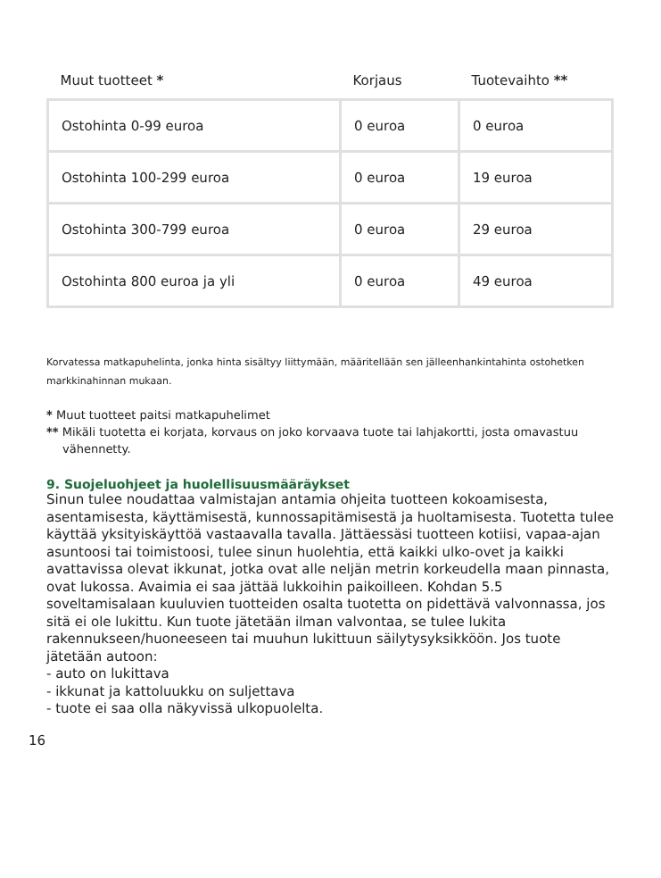| Muut tuotteet * | Korjaus | Tuotevaihto ** |
| --- | --- | --- |
| Ostohinta 0-99 euroa | 0 euroa | 0 euroa |
| Ostohinta 100-299 euroa | 0 euroa | 19 euroa |
| Ostohinta 300-799 euroa | 0 euroa | 29 euroa |
| Ostohinta 800 euroa ja yli | 0 euroa | 49 euroa |
Korvatessa matkapuhelinta, jonka hinta sisältyy liittymään, määritellään sen jälleenhankintahinta ostohetken markkinahinnan mukaan.
* Muut tuotteet paitsi matkapuhelimet
** Mikäli tuotetta ei korjata, korvaus on joko korvaava tuote tai lahjakortti, josta omavastuu vähennetty.
9. Suojeluohjeet ja huolellisuusmääräykset
Sinun tulee noudattaa valmistajan antamia ohjeita tuotteen kokoamisesta, asentamisesta, käyttämisestä, kunnossapitämisestä ja huoltamisesta. Tuotetta tulee käyttää yksityiskäyttöä vastaavalla tavalla. Jättäessäsi tuotteen kotiisi, vapaa-ajan asuntoosi tai toimistoosi, tulee sinun huolehtia, että kaikki ulko-ovet ja kaikki avattavissa olevat ikkunat, jotka ovat alle neljän metrin korkeudella maan pinnasta, ovat lukossa. Avaimia ei saa jättää lukkoihin paikoilleen. Kohdan 5.5 soveltamisalaan kuuluvien tuotteiden osalta tuotetta on pidettävä valvonnassa, jos sitä ei ole lukittu. Kun tuote jätetään ilman valvontaa, se tulee lukita rakennukseen/huoneeseen tai muuhun lukittuun säilytysyksikköön. Jos tuote jätetään autoon:
- auto on lukittava
- ikkunat ja kattoluukku on suljettava
- tuote ei saa olla näkyvissä ulkopuolelta.
16